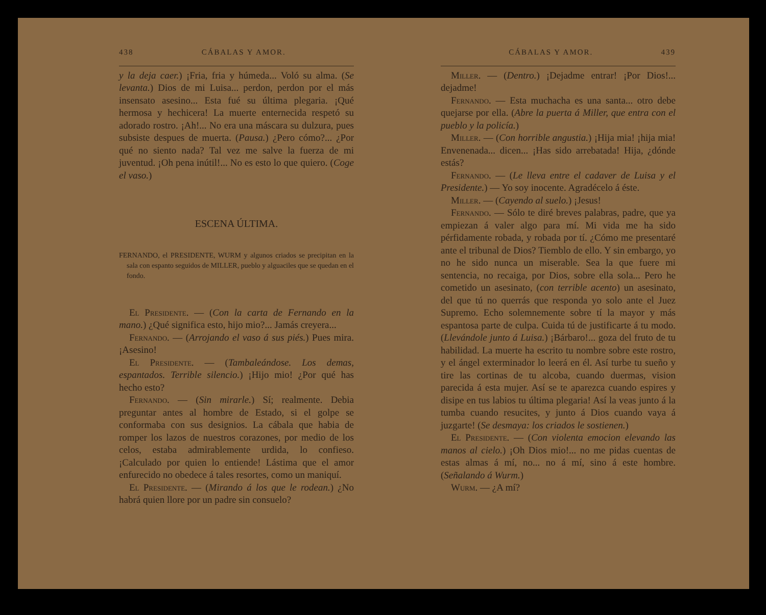438 CÁBALAS Y AMOR.
y la deja caer.) ¡Fria, fria y húmeda... Voló su alma. (Se levanta.) Dios de mi Luisa... perdon, perdon por el más insensato asesino... Esta fué su última plegaria. ¡Qué hermosa y hechicera! La muerte enternecida respetó su adorado rostro. ¡Ah!... No era una máscara su dulzura, pues subsiste despues de muerta. (Pausa.) ¿Pero cómo?... ¿Por qué no siento nada? Tal vez me salve la fuerza de mi juventud. ¡Oh pena inútil!... No es esto lo que quiero. (Coge el vaso.)
ESCENA ÚLTIMA.
FERNANDO, el PRESIDENTE, WURM y algunos criados se precipitan en la sala con espanto seguidos de MILLER, pueblo y alguaciles que se quedan en el fondo.
El Presidente. — (Con la carta de Fernando en la mano.) ¿Qué significa esto, hijo mio?... Jamás creyera...
Fernando. — (Arrojando el vaso á sus piés.) Pues mira. ¡Asesino!
El Presidente. — (Tambaleándose. Los demas, espantados. Terrible silencio.) ¡Hijo mio! ¿Por qué has hecho esto?
Fernando. — (Sin mirarle.) Sí; realmente. Debia preguntar antes al hombre de Estado, si el golpe se conformaba con sus designios. La cábala que habia de romper los lazos de nuestros corazones, por medio de los celos, estaba admirablemente urdida, lo confieso. ¡Calculado por quien lo entiende! Lástima que el amor enfurecido no obedece á tales resortes, como un maniquí.
El Presidente. — (Mirando á los que le rodean.) ¿No habrá quien llore por un padre sin consuelo?
CÁBALAS Y AMOR. 439
Miller. — (Dentro.) ¡Dejadme entrar! ¡Por Dios!... dejadme!
Fernando. — Esta muchacha es una santa... otro debe quejarse por ella. (Abre la puerta á Miller, que entra con el pueblo y la policía.)
Miller. — (Con horrible angustia.) ¡Hija mia! ¡hija mia! Envenenada... dicen... ¡Has sido arrebatada! Hija, ¿dónde estás?
Fernando. — (Le lleva entre el cadaver de Luisa y el Presidente.) — Yo soy inocente. Agradécelo á éste.
Miller. — (Cayendo al suelo.) ¡Jesus!
Fernando. — Sólo te diré breves palabras, padre, que ya empiezan á valer algo para mí. Mi vida me ha sido pérfidamente robada, y robada por tí. ¿Cómo me presentaré ante el tribunal de Dios? Tiemblo de ello. Y sin embargo, yo no he sido nunca un miserable. Sea la que fuere mi sentencia, no recaiga, por Dios, sobre ella sola... Pero he cometido un asesinato, (con terrible acento) un asesinato, del que tú no querrás que responda yo solo ante el Juez Supremo. Echo solemnemente sobre tí la mayor y más espantosa parte de culpa. Cuida tú de justificarte á tu modo. (Llevándole junto á Luisa.) ¡Bárbaro!... goza del fruto de tu habilidad. La muerte ha escrito tu nombre sobre este rostro, y el ángel exterminador lo leerá en él. Así turbe tu sueño y tire las cortinas de tu alcoba, cuando duermas, vision parecida á esta mujer. Así se te aparezca cuando espires y disipe en tus labios tu última plegaria! Así la veas junto á la tumba cuando resucites, y junto á Dios cuando vaya á juzgarte! (Se desmaya: los criados le sostienen.)
El Presidente. — (Con violenta emocion elevando las manos al cielo.) ¡Oh Dios mio!... no me pidas cuentas de estas almas á mí, no... no á mí, sino á este hombre. (Señalando á Wurm.)
Wurm. — ¿A mí?